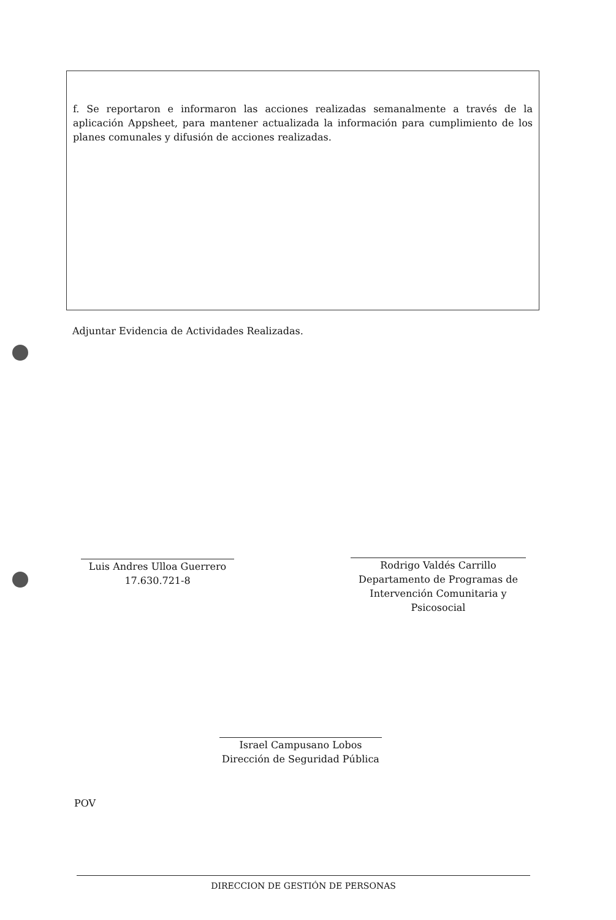f. Se reportaron e informaron las acciones realizadas semanalmente a través de la aplicación Appsheet, para mantener actualizada la información para cumplimiento de los planes comunales y difusión de acciones realizadas.
Adjuntar Evidencia de Actividades Realizadas.
Luis Andres Ulloa Guerrero
17.630.721-8
Rodrigo Valdés Carrillo
Departamento de Programas de Intervención Comunitaria y Psicosocial
Israel Campusano Lobos
Dirección de Seguridad Pública
POV
DIRECCION DE GESTIÓN DE PERSONAS